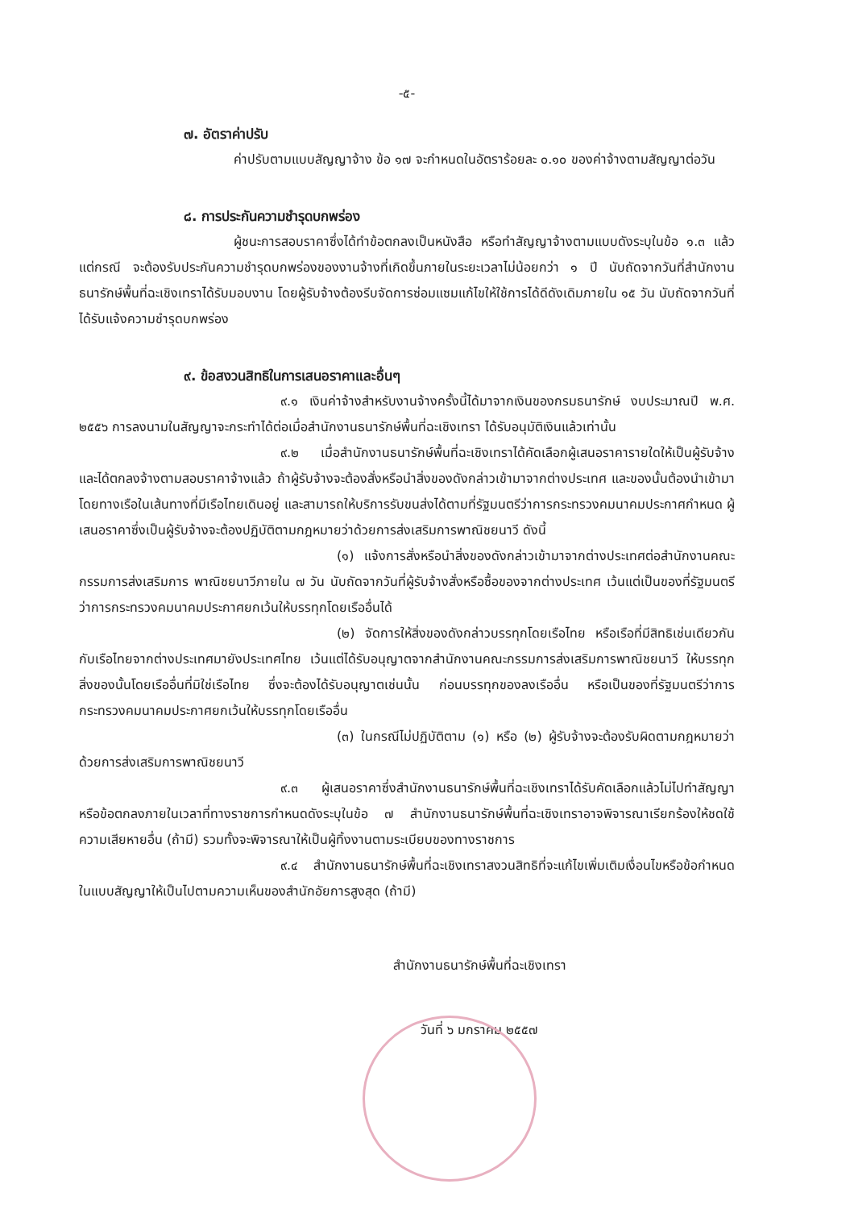-๕-
๗. อัตราค่าปรับ
ค่าปรับตามแบบสัญญาจ้าง ข้อ ๑๗ จะกำหนดในอัตราร้อยละ ๐.๑๐ ของค่าจ้างตามสัญญาต่อวัน
๘. การประกันความชำรุดบกพร่อง
ผู้ชนะการสอบราคาซึ่งได้ทำข้อตกลงเป็นหนังสือ หรือทำสัญญาจ้างตามแบบดังระบุในข้อ ๑.๓ แล้วแต่กรณี จะต้องรับประกันความชำรุดบกพร่องของงานจ้างที่เกิดขึ้นภายในระยะเวลาไม่น้อยกว่า ๑ ปี นับถัดจากวันที่สำนักงานธนารักษ์พื้นที่ฉะเชิงเทราได้รับมอบงาน โดยผู้รับจ้างต้องรีบจัดการซ่อมแซมแก้ไขให้ใช้การได้ดีดังเดิมภายใน ๑๕ วัน นับถัดจากวันที่ได้รับแจ้งความชำรุดบกพร่อง
๙. ข้อสงวนสิทธิในการเสนอราคาและอื่นๆ
๙.๑ เงินค่าจ้างสำหรับงานจ้างครั้งนี้ได้มาจากเงินของกรมธนารักษ์ งบประมาณปี พ.ศ. ๒๕๕๖ การลงนามในสัญญาจะกระทำได้ต่อเมื่อสำนักงานธนารักษ์พื้นที่ฉะเชิงเทรา ได้รับอนุมัติเงินแล้วเท่านั้น
๙.๒ เมื่อสำนักงานธนารักษ์พื้นที่ฉะเชิงเทราได้คัดเลือกผู้เสนอราคารายใดให้เป็นผู้รับจ้างและได้ตกลงจ้างตามสอบราคาจ้างแล้ว ถ้าผู้รับจ้างจะต้องสั่งหรือนำสิ่งของดังกล่าวเข้ามาจากต่างประเทศ และของนั้นต้องนำเข้ามาโดยทางเรือในเส้นทางที่มีเรือไทยเดินอยู่ และสามารถให้บริการรับขนส่งได้ตามที่รัฐมนตรีว่าการกระทรวงคมนาคมประกาศกำหนด ผู้เสนอราคาซึ่งเป็นผู้รับจ้างจะต้องปฏิบัติตามกฎหมายว่าด้วยการส่งเสริมการพาณิชยนาวี ดังนี้
(๑) แจ้งการสั่งหรือนำสิ่งของดังกล่าวเข้ามาจากต่างประเทศต่อสำนักงานคณะกรรมการส่งเสริมการ พาณิชยนาวีภายใน ๗ วัน นับถัดจากวันที่ผู้รับจ้างสั่งหรือซื้อของจากต่างประเทศ เว้นแต่เป็นของที่รัฐมนตรีว่าการกระทรวงคมนาคมประกาศยกเว้นให้บรรทุกโดยเรืออื่นได้
(๒) จัดการให้สิ่งของดังกล่าวบรรทุกโดยเรือไทย หรือเรือที่มีสิทธิเช่นเดียวกันกับเรือไทยจากต่างประเทศมายังประเทศไทย เว้นแต่ได้รับอนุญาตจากสำนักงานคณะกรรมการส่งเสริมการพาณิชยนาวี ให้บรรทุกสิ่งของนั้นโดยเรืออื่นที่มิใช่เรือไทย ซึ่งจะต้องได้รับอนุญาตเช่นนั้น ก่อนบรรทุกของลงเรืออื่น หรือเป็นของที่รัฐมนตรีว่าการกระทรวงคมนาคมประกาศยกเว้นให้บรรทุกโดยเรืออื่น
(๓) ในกรณีไม่ปฏิบัติตาม (๑) หรือ (๒) ผู้รับจ้างจะต้องรับผิดตามกฎหมายว่าด้วยการส่งเสริมการพาณิชยนาวี
๙.๓ ผู้เสนอราคาซึ่งสำนักงานธนารักษ์พื้นที่ฉะเชิงเทราได้รับคัดเลือกแล้วไม่ไปทำสัญญาหรือข้อตกลงภายในเวลาที่ทางราชการกำหนดดังระบุในข้อ ๗ สำนักงานธนารักษ์พื้นที่ฉะเชิงเทราอาจพิจารณาเรียกร้องให้ชดใช้ความเสียหายอื่น (ถ้ามี) รวมทั้งจะพิจารณาให้เป็นผู้ทิ้งงานตามระเบียบของทางราชการ
๙.๔ สำนักงานธนารักษ์พื้นที่ฉะเชิงเทราสงวนสิทธิที่จะแก้ไขเพิ่มเติมเงื่อนไขหรือข้อกำหนดในแบบสัญญาให้เป็นไปตามความเห็นของสำนักอัยการสูงสุด (ถ้ามี)
สำนักงานธนารักษ์พื้นที่ฉะเชิงเทรา
วันที่ ๖ มกราคม ๒๕๕๗